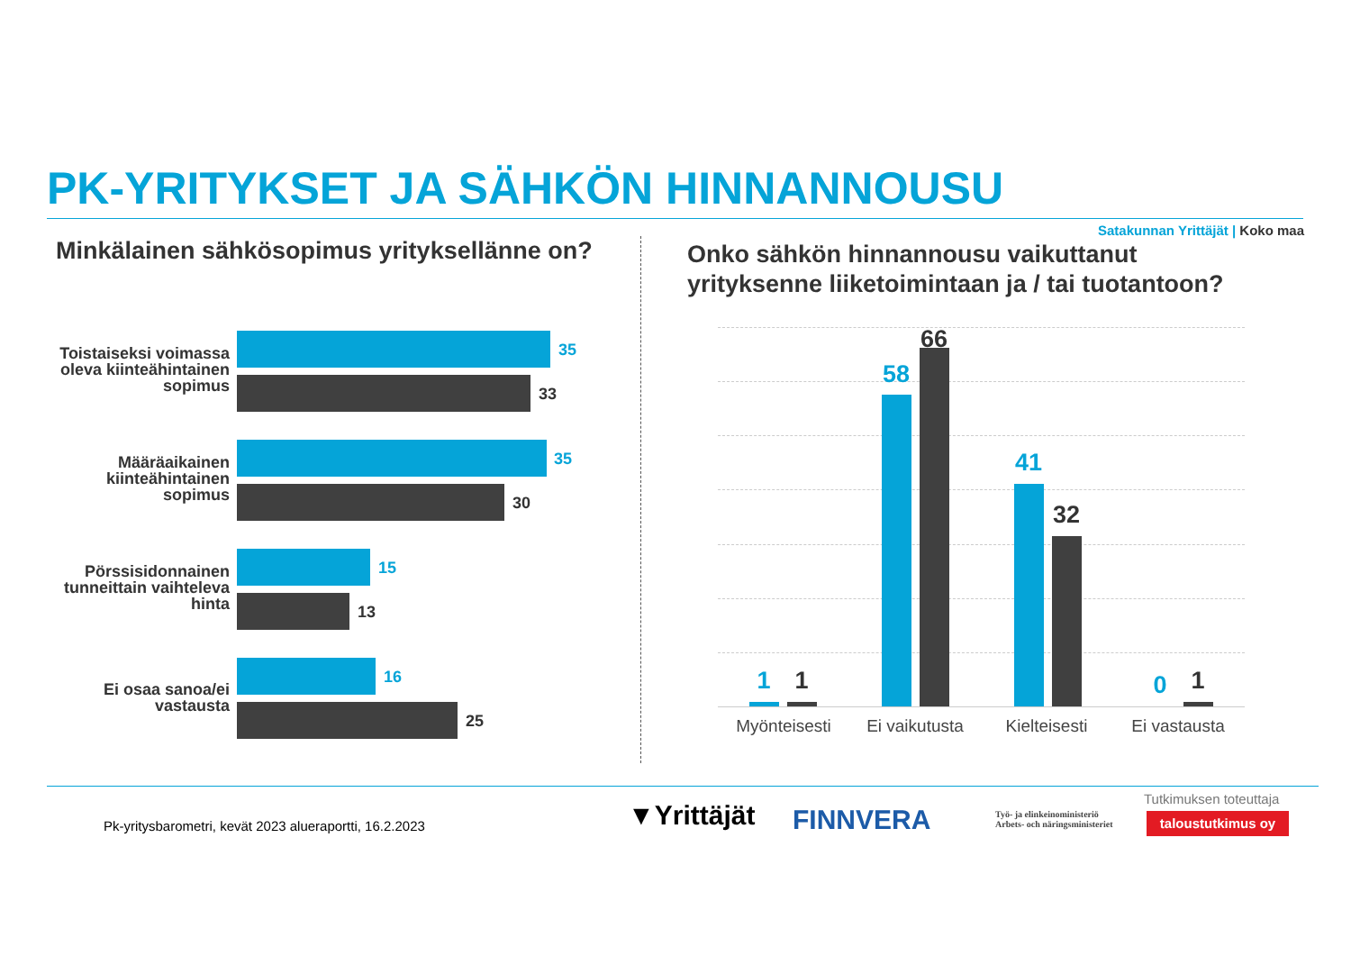PK-YRITYKSET JA SÄHKÖN HINNANNOUSU
Satakunnan Yrittäjät | Koko maa
Minkälainen sähkösopimus yrityksellänne on?
Onko sähkön hinnannousu vaikuttanut
yrityksenne liiketoimintaan ja / tai tuotantoon?
Toistaiseksi voimassa oleva kiinteähintainen sopimus
35
33
Määräaikainen kiinteähintainen sopimus
35
30
Pörssisidonnainen tunneittain vaihteleva hinta
15
13
Ei osaa sanoa/ei vastausta
16
25
1 1
58
66
41
32
0 1
Myönteisesti
Ei vaikutusta
Kielteisesti Ei vastausta
Pk-yritysbarometri, kevät 2023 alueraportti, 16.2.2023
▼Yrittäjät FINNVERA
Työ- ja elinkeinoministeriö
Arbets- och näringsministeriet
Tutkimuksen toteuttaja
taloustutkimus oy